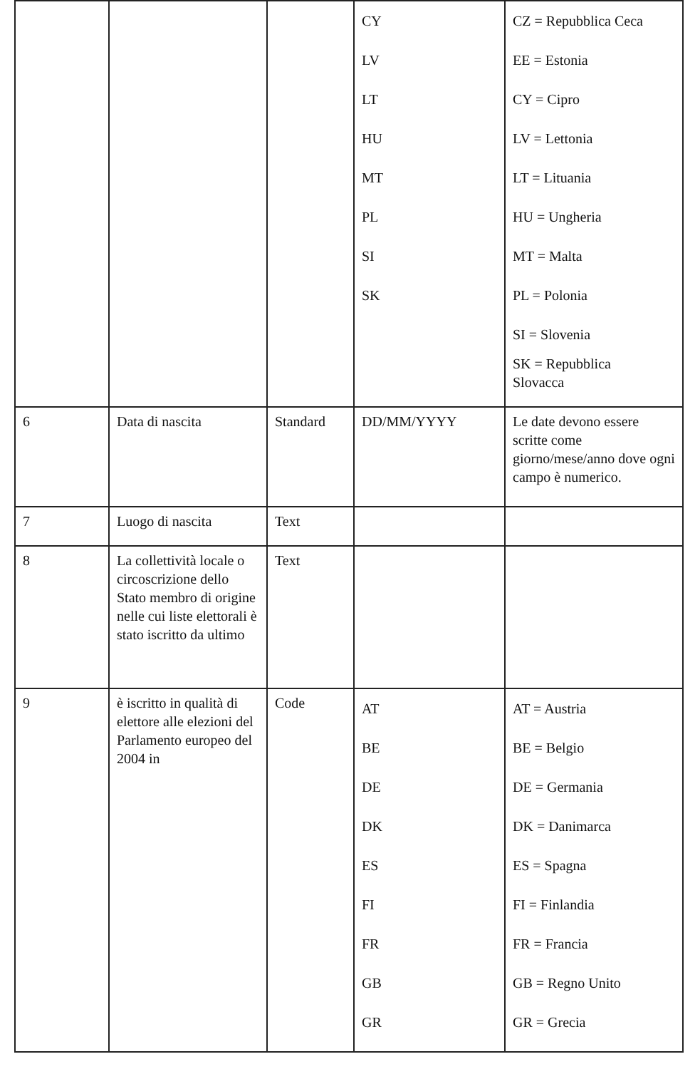| | | | CY LV LT HU MT PL SI SK | CZ = Repubblica Ceca EE = Estonia CY = Cipro LV = Lettonia LT = Lituania HU = Ungheria MT = Malta PL = Polonia SI = Slovenia SK = Repubblica Slovacca |
| 6 | Data di nascita | Standard | DD/MM/YYYY | Le date devono essere scritte come giorno/mese/anno dove ogni campo è numerico. |
| 7 | Luogo di nascita | Text | | |
| 8 | La collettività locale o circoscrizione dello Stato membro di origine nelle cui liste elettorali è stato iscritto da ultimo | Text | | |
| 9 | è iscritto in qualità di elettore alle elezioni del Parlamento europeo del 2004 in | Code | AT BE DE DK ES FI FR GB GR | AT = Austria BE = Belgio DE = Germania DK = Danimarca ES = Spagna FI = Finlandia FR = Francia GB = Regno Unito GR = Grecia |